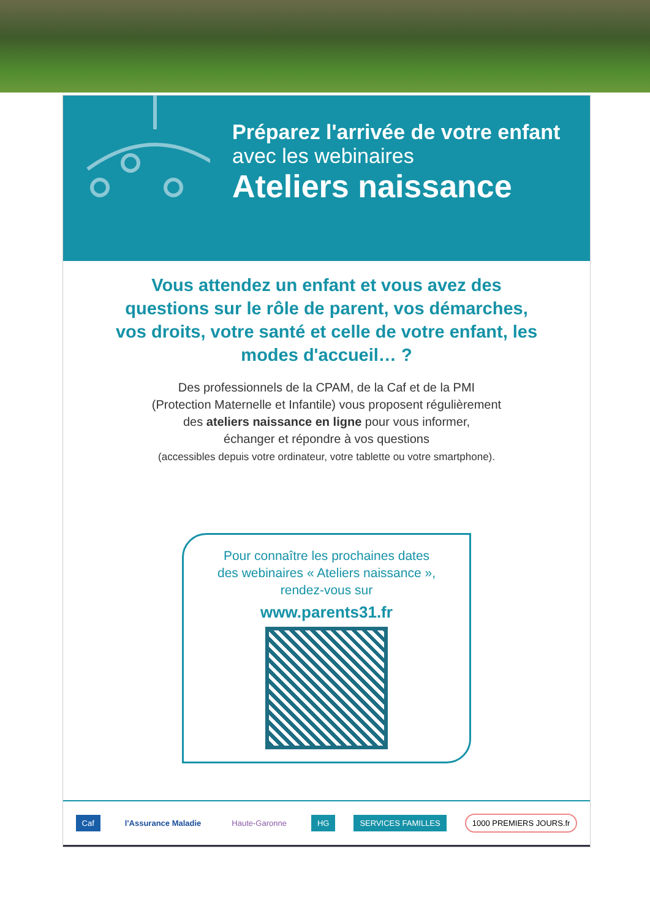Préparez l'arrivée de votre enfant
avec les webinaires
Ateliers naissance
Vous attendez un enfant et vous avez des questions sur le rôle de parent, vos démarches, vos droits, votre santé et celle de votre enfant, les modes d'accueil… ?
Des professionnels de la CPAM, de la Caf et de la PMI
(Protection Maternelle et Infantile) vous proposent régulièrement
des ateliers naissance en ligne pour vous informer,
échanger et répondre à vos questions
(accessibles depuis votre ordinateur, votre tablette ou votre smartphone).
Pour connaître les prochaines dates
des webinaires « Ateliers naissance »,
rendez-vous sur
www.parents31.fr
Caf l'Assurance Maladie Haute-Garonne HG SERVICES FAMILLES 1000 PREMIERS JOURS.fr